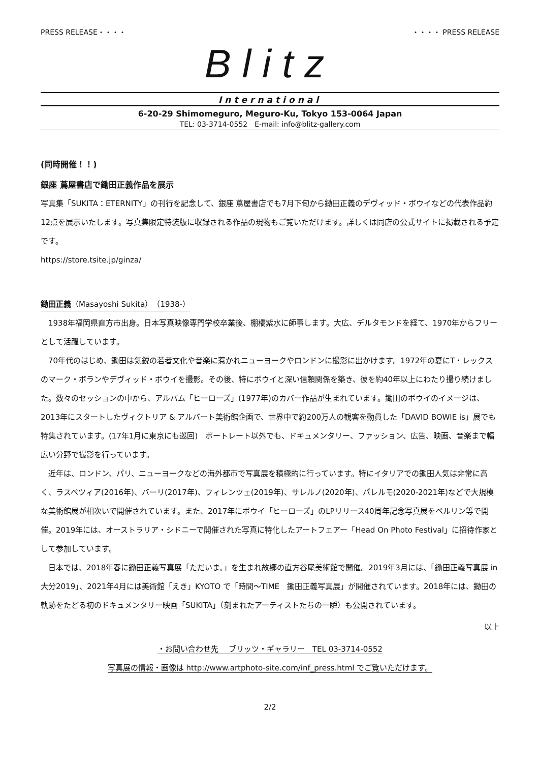PRESS RELEASE・・・・ ・・・・ PRESS RELEASE
Blitz
International
6-20-29 Shimomeguro, Meguro-Ku, Tokyo 153-0064 Japan
TEL: 03-3714-0552　E-mail: info@blitz-gallery.com
(同時開催！！)
銀座 蔦屋書店で鋤田正義作品を展示
写真集「SUKITA：ETERNITY」の刊行を記念して、銀座 蔦屋書店でも7月下旬から鋤田正義のデヴィッド・ボウイなどの代表作品約12点を展示いたします。写真集限定特装版に収録される作品の現物もご覧いただけます。詳しくは同店の公式サイトに掲載される予定です。
https://store.tsite.jp/ginza/
鋤田正義（Masayoshi Sukita）（1938-）
1938年福岡県直方市出身。日本写真映像専門学校卒業後、棚橋紫水に師事します。大広、デルタモンドを経て、1970年からフリーとして活躍しています。
70年代のはじめ、鋤田は気鋭の若者文化や音楽に惹かれニューヨークやロンドンに撮影に出かけます。1972年の夏にT・レックスのマーク・ボランやデヴィッド・ボウイを撮影。その後、特にボウイと深い信頼関係を築き、彼を約40年以上にわたり撮り続けました。数々のセッションの中から、アルバム「ヒーローズ」(1977年)のカバー作品が生まれています。鋤田のボウイのイメージは、2013年にスタートしたヴィクトリア & アルバート美術館企画で、世界中で約200万人の観客を動員した「DAVID BOWIE is」展でも特集されています。(17年1月に東京にも巡回)　ポートレート以外でも、ドキュメンタリー、ファッション、広告、映画、音楽まで幅広い分野で撮影を行っています。
近年は、ロンドン、パリ、ニューヨークなどの海外都市で写真展を積極的に行っています。特にイタリアでの鋤田人気は非常に高く、ラスペツィア(2016年)、バーリ(2017年)、フィレンツェ(2019年)、サレルノ(2020年)、パレルモ(2020-2021年)などで大規模な美術館展が相次いで開催されています。また、2017年にボウイ「ヒーローズ」のLPリリース40周年記念写真展をベルリン等で開催。2019年には、オーストラリア・シドニーで開催された写真に特化したアートフェアー「Head On Photo Festival」に招待作家として参加しています。
日本では、2018年春に鋤田正義写真展「ただいま。」を生まれ故郷の直方谷尾美術館で開催。2019年3月には、「鋤田正義写真展 in 大分2019」、2021年4月には美術館「えき」KYOTO で「時間～TIME　鋤田正義写真展」が開催されています。2018年には、鋤田の軌跡をたどる初のドキュメンタリー映画「SUKITA」（刻まれたアーティストたちの一瞬）も公開されています。
以上
・お問い合わせ先　 ブリッツ・ギャラリー　TEL 03-3714-0552
写真展の情報・画像は http://www.artphoto-site.com/inf_press.html でご覧いただけます。
2/2